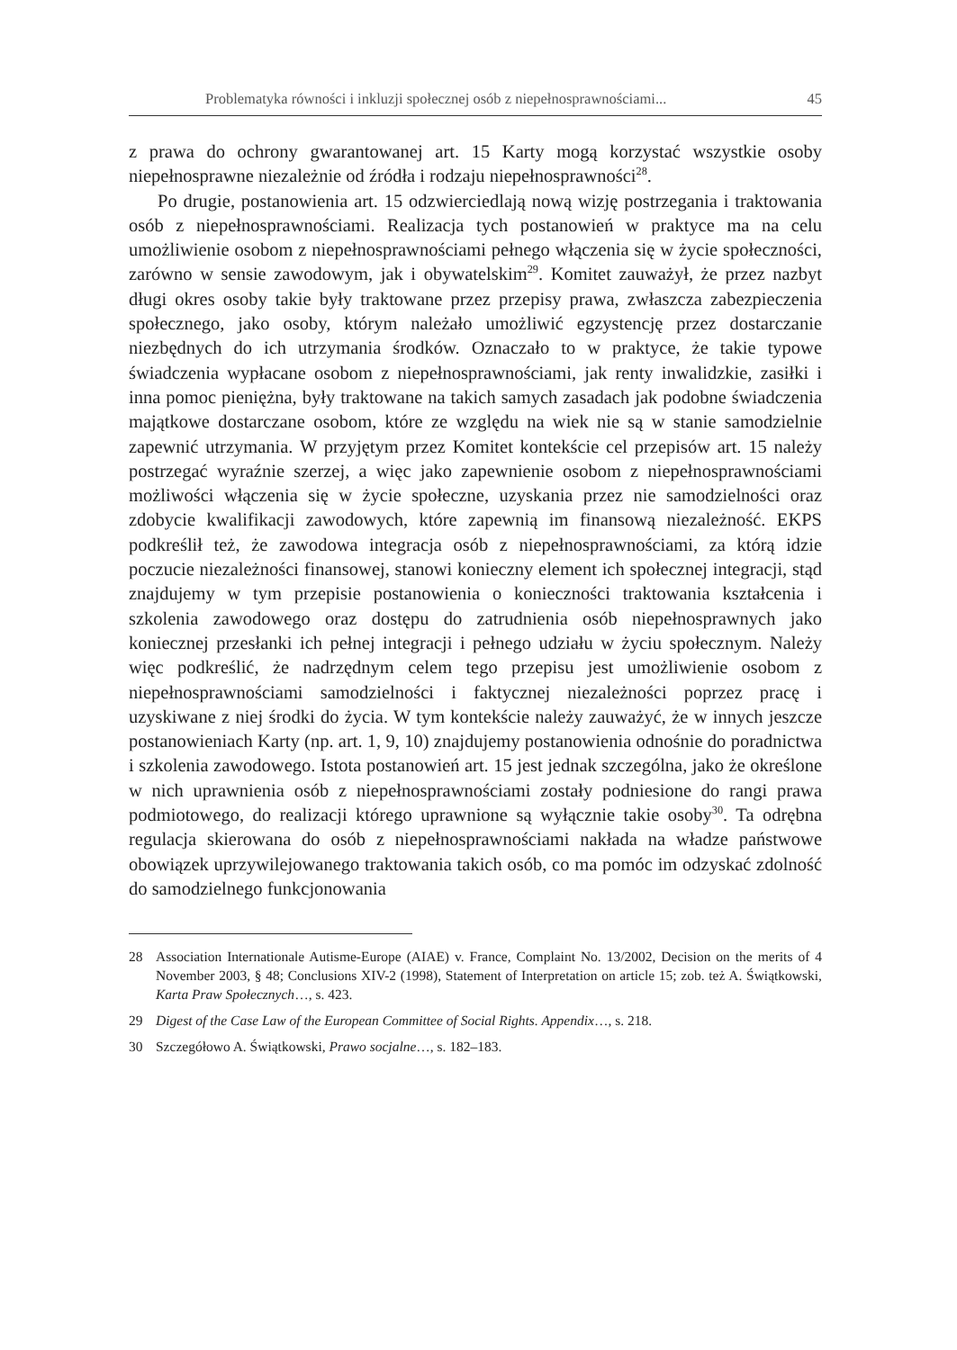Problematyka równości i inkluzji społecznej osób z niepełnosprawnościami... 45
z prawa do ochrony gwarantowanej art. 15 Karty mogą korzystać wszystkie osoby niepełnosprawne niezależnie od źródła i rodzaju niepełnosprawności<sup>28</sup>.
Po drugie, postanowienia art. 15 odzwierciedlają nową wizję postrzegania i traktowania osób z niepełnosprawnościami. Realizacja tych postanowień w praktyce ma na celu umożliwienie osobom z niepełnosprawnościami pełnego włączenia się w życie społeczności, zarówno w sensie zawodowym, jak i obywatelskim<sup>29</sup>. Komitet zauważył, że przez nazbyt długi okres osoby takie były traktowane przez przepisy prawa, zwłaszcza zabezpieczenia społecznego, jako osoby, którym należało umożliwić egzystencję przez dostarczanie niezbędnych do ich utrzymania środków. Oznaczało to w praktyce, że takie typowe świadczenia wypłacane osobom z niepełnosprawnościami, jak renty inwalidzkie, zasiłki i inna pomoc pieniężna, były traktowane na takich samych zasadach jak podobne świadczenia majątkowe dostarczane osobom, które ze względu na wiek nie są w stanie samodzielnie zapewnić utrzymania. W przyjętym przez Komitet kontekście cel przepisów art. 15 należy postrzegać wyraźnie szerzej, a więc jako zapewnienie osobom z niepełnosprawnościami możliwości włączenia się w życie społeczne, uzyskania przez nie samodzielności oraz zdobycie kwalifikacji zawodowych, które zapewnią im finansową niezależność. EKPS podkreślił też, że zawodowa integracja osób z niepełnosprawnościami, za którą idzie poczucie niezależności finansowej, stanowi konieczny element ich społecznej integracji, stąd znajdujemy w tym przepisie postanowienia o konieczności traktowania kształcenia i szkolenia zawodowego oraz dostępu do zatrudnienia osób niepełnosprawnych jako koniecznej przesłanki ich pełnej integracji i pełnego udziału w życiu społecznym. Należy więc podkreślić, że nadrzędnym celem tego przepisu jest umożliwienie osobom z niepełnosprawnościami samodzielności i faktycznej niezależności poprzez pracę i uzyskiwane z niej środki do życia. W tym kontekście należy zauważyć, że w innych jeszcze postanowieniach Karty (np. art. 1, 9, 10) znajdujemy postanowienia odnośnie do poradnictwa i szkolenia zawodowego. Istota postanowień art. 15 jest jednak szczególna, jako że określone w nich uprawnienia osób z niepełnosprawnościami zostały podniesione do rangi prawa podmiotowego, do realizacji którego uprawnione są wyłącznie takie osoby<sup>30</sup>. Ta odrębna regulacja skierowana do osób z niepełnosprawnościami nakłada na władze państwowe obowiązek uprzywilejowanego traktowania takich osób, co ma pomóc im odzyskać zdolność do samodzielnego funkcjonowania
28 Association Internationale Autisme-Europe (AIAE) v. France, Complaint No. 13/2002, Decision on the merits of 4 November 2003, § 48; Conclusions XIV-2 (1998), Statement of Interpretation on article 15; zob. też A. Świątkowski, Karta Praw Społecznych…, s. 423.
29 Digest of the Case Law of the European Committee of Social Rights. Appendix…, s. 218.
30 Szczegółowo A. Świątkowski, Prawo socjalne…, s. 182–183.